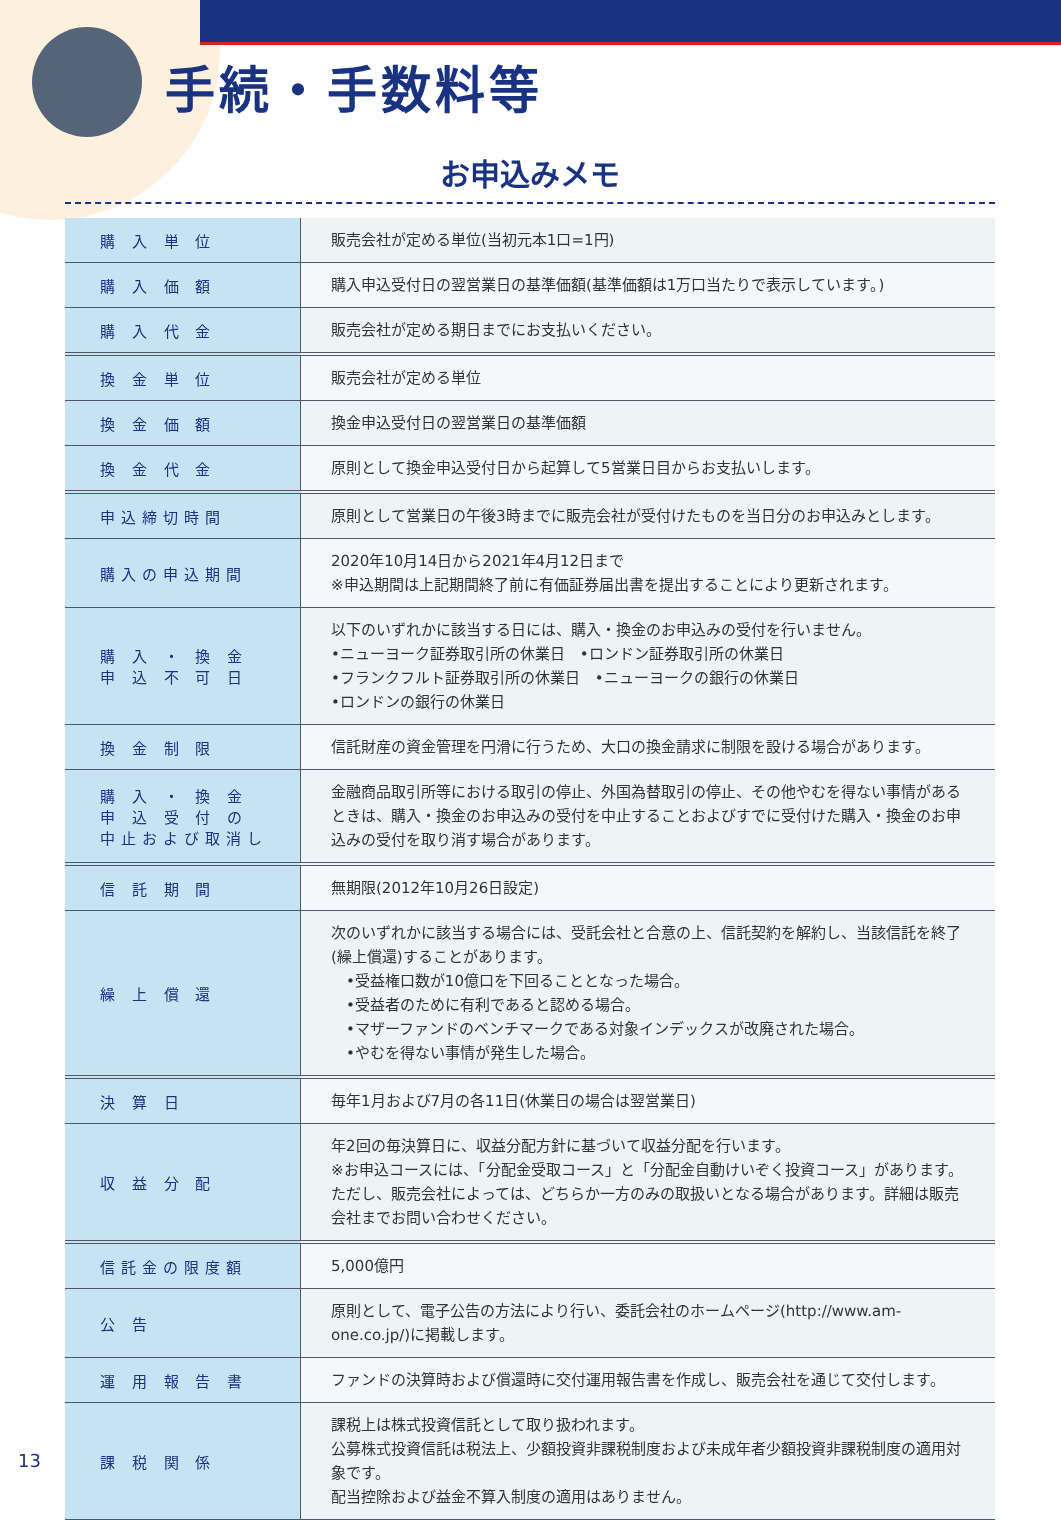手続・手数料等
お申込みメモ
| 購 入 単 位 | 販売会社が定める単位(当初元本1口=1円) |
| 購 入 価 額 | 購入申込受付日の翌営業日の基準価額(基準価額は1万口当たりで表示しています。) |
| 購 入 代 金 | 販売会社が定める期日までにお支払いください。 |
| 換 金 単 位 | 販売会社が定める単位 |
| 換 金 価 額 | 換金申込受付日の翌営業日の基準価額 |
| 換 金 代 金 | 原則として換金申込受付日から起算して5営業日目からお支払いします。 |
| 申込締切時間 | 原則として営業日の午後3時までに販売会社が受付けたものを当日分のお申込みとします。 |
| 購入の申込期間 | 2020年10月14日から2021年4月12日まで ※申込期間は上記期間終了前に有価証券届出書を提出することにより更新されます。 |
| 購 入 ・ 換 金 申 込 不 可 日 | 以下のいずれかに該当する日には、購入・換金のお申込みの受付を行いません。 •ニューヨーク証券取引所の休業日 •ロンドン証券取引所の休業日 •フランクフルト証券取引所の休業日 •ニューヨークの銀行の休業日 •ロンドンの銀行の休業日 |
| 換 金 制 限 | 信託財産の資金管理を円滑に行うため、大口の換金請求に制限を設ける場合があります。 |
| 購 入 ・ 換 金 申 込 受 付 の 中止および取消し | 金融商品取引所等における取引の停止、外国為替取引の停止、その他やむを得ない事情があるときは、購入・換金のお申込みの受付を中止することおよびすでに受付けた購入・換金のお申込みの受付を取り消す場合があります。 |
| 信 託 期 間 | 無期限(2012年10月26日設定) |
| 繰 上 償 還 | 次のいずれかに該当する場合には、受託会社と合意の上、信託契約を解約し、当該信託を終了(繰上償還)することがあります。 •受益権口数が10億口を下回ることとなった場合。 •受益者のために有利であると認める場合。 •マザーファンドのベンチマークである対象インデックスが改廃された場合。 •やむを得ない事情が発生した場合。 |
| 決 算 日 | 毎年1月および7月の各11日(休業日の場合は翌営業日) |
| 収 益 分 配 | 年2回の毎決算日に、収益分配方針に基づいて収益分配を行います。 ※お申込コースには、「分配金受取コース」と「分配金自動けいぞく投資コース」があります。ただし、販売会社によっては、どちらか一方のみの取扱いとなる場合があります。詳細は販売会社までお問い合わせください。 |
| 信託金の限度額 | 5,000億円 |
| 公 告 | 原則として、電子公告の方法により行い、委託会社のホームページ(http://www.am-one.co.jp/)に掲載します。 |
| 運 用 報 告 書 | ファンドの決算時および償還時に交付運用報告書を作成し、販売会社を通じて交付します。 |
| 課 税 関 係 | 課税上は株式投資信託として取り扱われます。 公募株式投資信託は税法上、少額投資非課税制度および未成年者少額投資非課税制度の適用対象です。 配当控除および益金不算入制度の適用はありません。 |
13